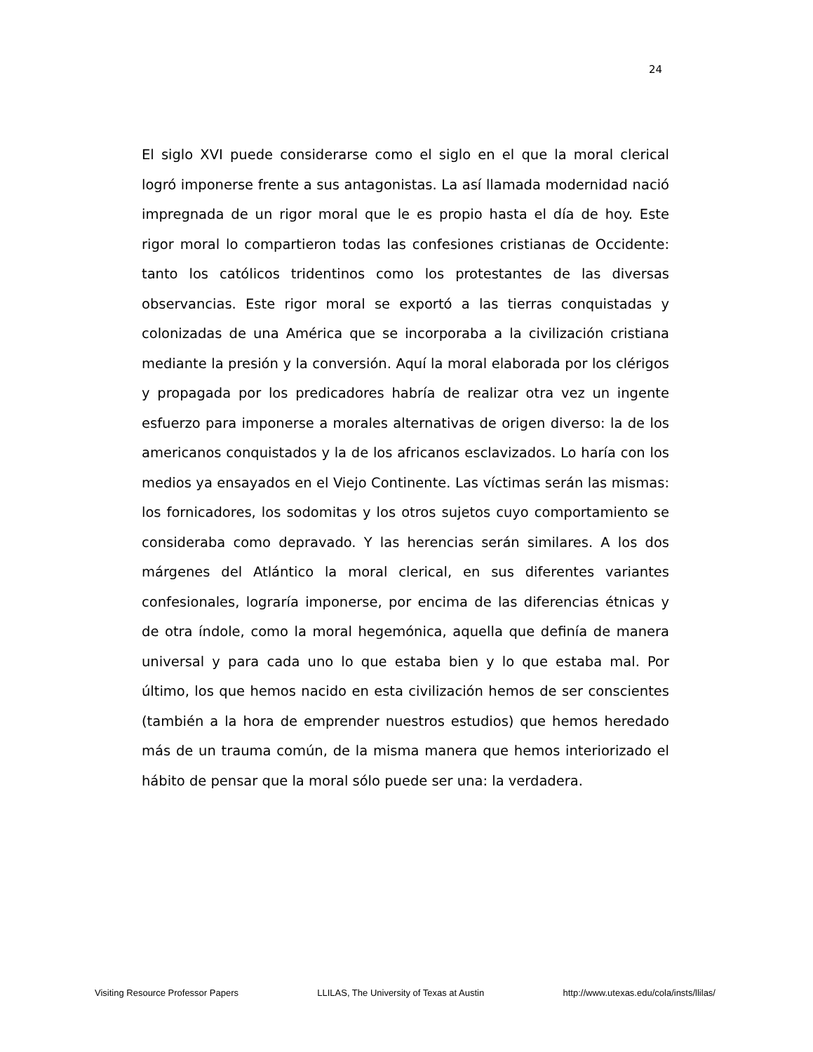24
El siglo XVI puede considerarse como el siglo en el que la moral clerical logró imponerse frente a sus antagonistas. La así llamada modernidad nació impregnada de un rigor moral que le es propio hasta el día de hoy. Este rigor moral lo compartieron todas las confesiones cristianas de Occidente: tanto los católicos tridentinos como los protestantes de las diversas observancias. Este rigor moral se exportó a las tierras conquistadas y colonizadas de una América que se incorporaba a la civilización cristiana mediante la presión y la conversión. Aquí la moral elaborada por los clérigos y propagada por los predicadores habría de realizar otra vez un ingente esfuerzo para imponerse a morales alternativas de origen diverso: la de los americanos conquistados y la de los africanos esclavizados. Lo haría con los medios ya ensayados en el Viejo Continente. Las víctimas serán las mismas: los fornicadores, los sodomitas y los otros sujetos cuyo comportamiento se consideraba como depravado. Y las herencias serán similares. A los dos márgenes del Atlántico la moral clerical, en sus diferentes variantes confesionales, lograría imponerse, por encima de las diferencias étnicas y de otra índole, como la moral hegemónica, aquella que definía de manera universal y para cada uno lo que estaba bien y lo que estaba mal. Por último, los que hemos nacido en esta civilización hemos de ser conscientes (también a la hora de emprender nuestros estudios) que hemos heredado más de un trauma común, de la misma manera que hemos interiorizado el hábito de pensar que la moral sólo puede ser una: la verdadera.
Visiting Resource Professor Papers LLILAS, The University of Texas at Austin http://www.utexas.edu/cola/insts/llilas/